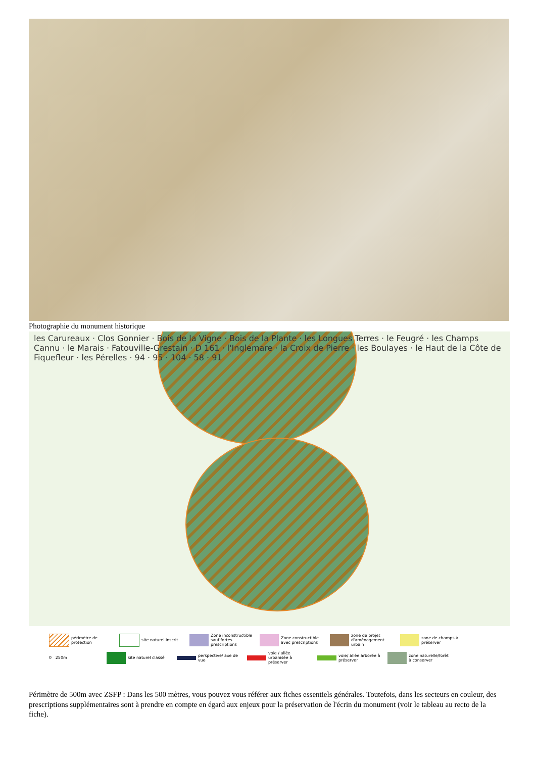Photographie du monument historique
les Carureaux · Clos Gonnier · Bois de la Vigne · Bois de la Plante · les Longues Terres · le Feugré · les Champs Cannu · le Marais · Fatouville-Grestain · D 161 · l'Inglemare · la Croix de Pierre · les Boulayes · le Haut de la Côte de Fiquefleur · les Pérelles · 94 · 95 · 104 · 58 · 91
périmètre de protection
site naturel inscrit
Zone inconstructible sauf fortes prescriptions
Zone constructible avec prescriptions
zone de projet d'aménagement urbain
zone de champs à préserver
0 250m
site naturel classé
perspective/ axe de vue
voie / allée urbanisée à préserver
voie/ allée arborée à préserver
zone naturelle/forêt à conserver
Périmètre de 500m avec ZSFP : Dans les 500 mètres, vous pouvez vous référer aux fiches essentiels générales. Toutefois, dans les secteurs en couleur, des prescriptions supplémentaires sont à prendre en compte en égard aux enjeux pour la préservation de l'écrin du monument (voir le tableau au recto de la fiche).